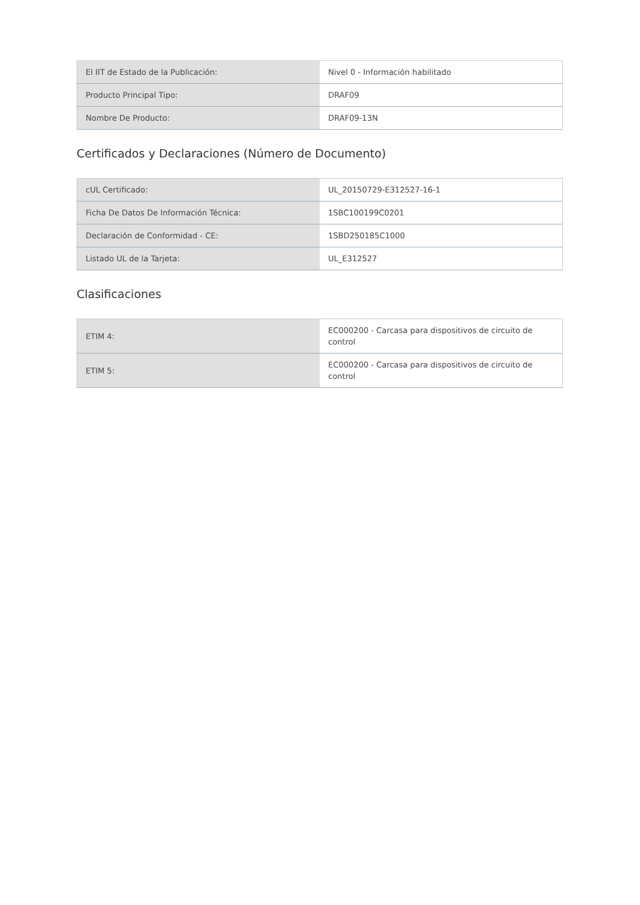| El IIT de Estado de la Publicación: | Nivel 0 - Información habilitado |
| Producto Principal Tipo: | DRAF09 |
| Nombre De Producto: | DRAF09-13N |
Certificados y Declaraciones (Número de Documento)
| cUL Certificado: | UL_20150729-E312527-16-1 |
| Ficha De Datos De Información Técnica: | 1SBC100199C0201 |
| Declaración de Conformidad - CE: | 1SBD250185C1000 |
| Listado UL de la Tarjeta: | UL_E312527 |
Clasificaciones
| ETIM 4: | EC000200 - Carcasa para dispositivos de circuito de control |
| ETIM 5: | EC000200 - Carcasa para dispositivos de circuito de control |